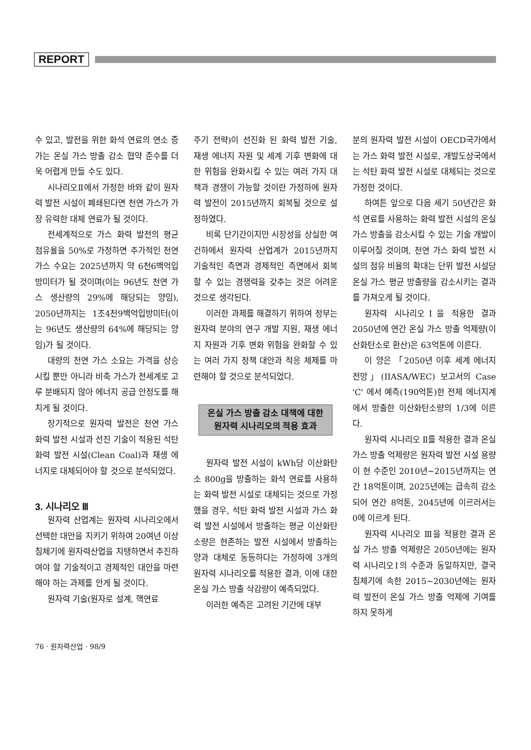REPORT
수 있고, 발전을 위한 화석 연료의 연소 증가는 온실 가스 방출 감소 협약 준수를 더욱 어렵게 만들 수도 있다.
시나리오Ⅱ에서 가정한 바와 같이 원자력 발전 시설이 폐쇄된다면 천연 가스가 가장 유력한 대체 연료가 될 것이다.
전세계적으로 가스 화력 발전의 평균 점유율을 50%로 가정하면 추가적인 천연 가스 수요는 2025년까지 약 6천6백억입방미터가 될 것이며(이는 96년도 천연 가스 생산량의 29%에 해당되는 양임), 2050년까지는 1조4천9백억입방미터(이는 96년도 생산량의 64%에 해당되는 양임)가 될 것이다.
대량의 천연 가스 소요는 가격을 상승시킬 뿐만 아니라 비축 가스가 전세계로 고루 분배되지 않아 에너지 공급 안정도를 해치게 될 것이다.
장기적으로 원자력 발전은 천연 가스 화력 발전 시설과 선진 기술이 적용된 석탄 화력 발전 시설(Clean Coal)과 재생 에너지로 대체되어야 할 것으로 분석되었다.
3. 시나리오 Ⅲ
원자력 산업계는 원자력 시나리오에서 선택한 대안을 지키기 위하여 20여년 이상 침체기에 원자력산업을 지탱하면서 추진하여야 할 기술적이고 경제적인 대안을 마련해야 하는 과제를 안게 될 것이다.
원자력 기술(원자로 설계, 핵연료
주기 전략)이 선진화 된 화력 발전 기술, 재생 에너지 자원 및 세계 기후 변화에 대한 위험을 완화시킬 수 있는 여러 가지 대책과 경쟁이 가능할 것이란 가정하에 원자력 발전이 2015년까지 회복될 것으로 설정하였다.
비록 단기간이지만 시장성을 상실한 여건하에서 원자력 산업계가 2015년까지 기술적인 측면과 경제적인 측면에서 회복할 수 있는 경쟁력을 갖추는 것은 어려운 것으로 생각된다.
이러한 과제를 해결하기 위하여 정부는 원자력 분야의 연구 개발 지원, 재생 에너지 자원과 기후 변화 위험을 완화할 수 있는 여러 가지 정책 대안과 적응 체제를 마련해야 할 것으로 분석되었다.
온실 가스 방출 감소 대책에 대한
원자력 시나리오의 적용 효과
원자력 발전 시설이 kWh당 이산화탄소 800g을 방출하는 화석 연료를 사용하는 화력 발전 시설로 대체되는 것으로 가정했을 경우, 석탄 화력 발전 시설과 가스 화력 발전 시설에서 방출하는 평균 이산화탄소량은 현존하는 발전 시설에서 방출하는 양과 대체로 동등하다는 가정하에 3개의 원자력 시나리오를 적용한 결과, 이에 대한 온실 가스 방출 삭감량이 예측되었다.
이러한 예측은 고려된 기간에 대부
분의 원자력 발전 시설이 OECD국가에서는 가스 화력 발전 시설로, 개발도상국에서는 석탄 화력 발전 시설로 대체되는 것으로 가정한 것이다.
하여튼 앞으로 다음 세기 50년간은 화석 연료를 사용하는 화력 발전 시설의 온실 가스 방출을 감소시킬 수 있는 기술 개발이 이루어질 것이며, 천연 가스 화력 발전 시설의 점유 비율의 확대는 단위 발전 시설당 온실 가스 평균 방출량을 감소시키는 결과를 가져오게 될 것이다.
원자력 시나리오Ⅰ을 적용한 결과 2050년에 연간 온실 가스 방출 억제량(이산화탄소로 환산)은 63억톤에 이른다.
이 양은 「2050년 이후 세계 에너지 전망」(IIASA/WEC) 보고서의 Case 'C' 에서 예측(190억톤)한 전체 에너지계에서 방출한 이산화탄소량의 1/3에 이른다.
원자력 시나리오 Ⅱ를 적용한 결과 온실 가스 방출 억제량은 원자력 발전 시설 용량이 현 수준인 2010년~2015년까지는 연간 18억톤이며, 2025년에는 급속히 감소되어 연간 8억톤, 2045년에 이르러서는 0에 이르게 된다.
원자력 시나리오 Ⅲ을 적용한 결과 온실 가스 방출 억제량은 2050년에는 원자력 시나리오Ⅰ의 수준과 동일하지만, 결국 침체기에 속한 2015~2030년에는 원자력 발전이 온실 가스 방출 억제에 기여를 하지 못하게
76 · 원자력산업 · 98/9